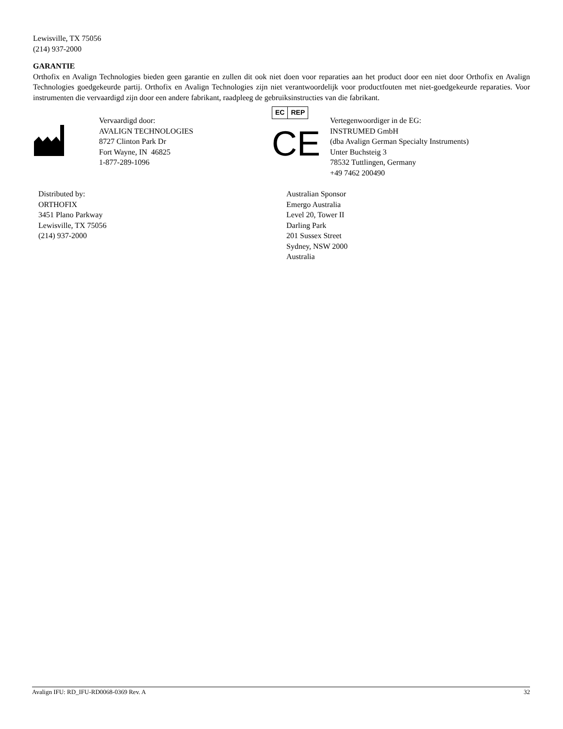Lewisville, TX 75056
(214) 937-2000
GARANTIE
Orthofix en Avalign Technologies bieden geen garantie en zullen dit ook niet doen voor reparaties aan het product door een niet door Orthofix en Avalign Technologies goedgekeurde partij. Orthofix en Avalign Technologies zijn niet verantwoordelijk voor productfouten met niet-goedgekeurde reparaties. Voor instrumenten die vervaardigd zijn door een andere fabrikant, raadpleeg de gebruiksinstructies van die fabrikant.
Vervaardigd door:
AVALIGN TECHNOLOGIES
8727 Clinton Park Dr
Fort Wayne, IN 46825
1-877-289-1096
EC REP
CE
Vertegenwoordiger in de EG:
INSTRUMED GmbH
(dba Avalign German Specialty Instruments)
Unter Buchsteig 3
78532 Tuttlingen, Germany
+49 7462 200490
Distributed by:
ORTHOFIX
3451 Plano Parkway
Lewisville, TX 75056
(214) 937-2000
Australian Sponsor
Emergo Australia
Level 20, Tower II
Darling Park
201 Sussex Street
Sydney, NSW 2000
Australia
Avalign IFU: RD_IFU-RD0068-0369 Rev. A 32